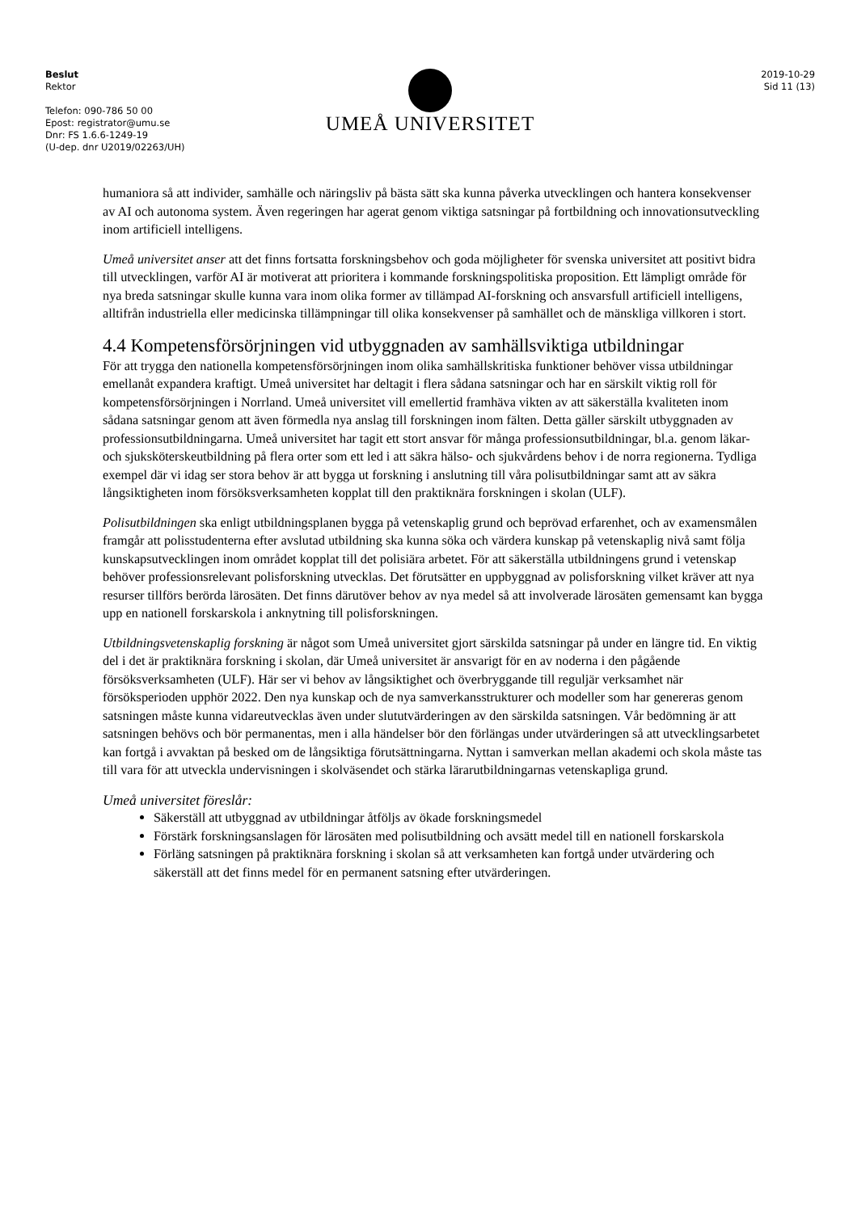Beslut
Rektor
Telefon: 090-786 50 00
Epost: registrator@umu.se
Dnr: FS 1.6.6-1249-19
(U-dep. dnr U2019/02263/UH)
UMEÅ UNIVERSITET
2019-10-29
Sid 11 (13)
humaniora så att individer, samhälle och näringsliv på bästa sätt ska kunna påverka utvecklingen och hantera konsekvenser av AI och autonoma system. Även regeringen har agerat genom viktiga satsningar på fortbildning och innovationsutveckling inom artificiell intelligens.
Umeå universitet anser att det finns fortsatta forskningsbehov och goda möjligheter för svenska universitet att positivt bidra till utvecklingen, varför AI är motiverat att prioritera i kommande forskningspolitiska proposition. Ett lämpligt område för nya breda satsningar skulle kunna vara inom olika former av tillämpad AI-forskning och ansvarsfull artificiell intelligens, alltifrån industriella eller medicinska tillämpningar till olika konsekvenser på samhället och de mänskliga villkoren i stort.
4.4 Kompetensförsörjningen vid utbyggnaden av samhällsviktiga utbildningar
För att trygga den nationella kompetensförsörjningen inom olika samhällskritiska funktioner behöver vissa utbildningar emellanåt expandera kraftigt. Umeå universitet har deltagit i flera sådana satsningar och har en särskilt viktig roll för kompetensförsörjningen i Norrland. Umeå universitet vill emellertid framhäva vikten av att säkerställa kvaliteten inom sådana satsningar genom att även förmedla nya anslag till forskningen inom fälten. Detta gäller särskilt utbyggnaden av professionsutbildningarna. Umeå universitet har tagit ett stort ansvar för många professionsutbildningar, bl.a. genom läkar- och sjuksköterskeutbildning på flera orter som ett led i att säkra hälso- och sjukvårdens behov i de norra regionerna. Tydliga exempel där vi idag ser stora behov är att bygga ut forskning i anslutning till våra polisutbildningar samt att av säkra långsiktigheten inom försöksverksamheten kopplat till den praktiknära forskningen i skolan (ULF).
Polisutbildningen ska enligt utbildningsplanen bygga på vetenskaplig grund och beprövad erfarenhet, och av examensmålen framgår att polisstudenterna efter avslutad utbildning ska kunna söka och värdera kunskap på vetenskaplig nivå samt följa kunskapsutvecklingen inom området kopplat till det polisiära arbetet. För att säkerställa utbildningens grund i vetenskap behöver professionsrelevant polisforskning utvecklas. Det förutsätter en uppbyggnad av polisforskning vilket kräver att nya resurser tillförs berörda lärosäten. Det finns därutöver behov av nya medel så att involverade lärosäten gemensamt kan bygga upp en nationell forskarskola i anknytning till polisforskningen.
Utbildningsvetenskaplig forskning är något som Umeå universitet gjort särskilda satsningar på under en längre tid. En viktig del i det är praktiknära forskning i skolan, där Umeå universitet är ansvarigt för en av noderna i den pågående försöksverksamheten (ULF). Här ser vi behov av långsiktighet och överbryggande till reguljär verksamhet när försöksperioden upphör 2022. Den nya kunskap och de nya samverkansstrukturer och modeller som har genereras genom satsningen måste kunna vidareutvecklas även under slututvärderingen av den särskilda satsningen. Vår bedömning är att satsningen behövs och bör permanentas, men i alla händelser bör den förlängas under utvärderingen så att utvecklingsarbetet kan fortgå i avvaktan på besked om de långsiktiga förutsättningarna. Nyttan i samverkan mellan akademi och skola måste tas till vara för att utveckla undervisningen i skolväsendet och stärka lärarutbildningarnas vetenskapliga grund.
Umeå universitet föreslår:
Säkerställ att utbyggnad av utbildningar åtföljs av ökade forskningsmedel
Förstärk forskningsanslagen för lärosäten med polisutbildning och avsätt medel till en nationell forskarskola
Förläng satsningen på praktiknära forskning i skolan så att verksamheten kan fortgå under utvärdering och säkerställ att det finns medel för en permanent satsning efter utvärderingen.